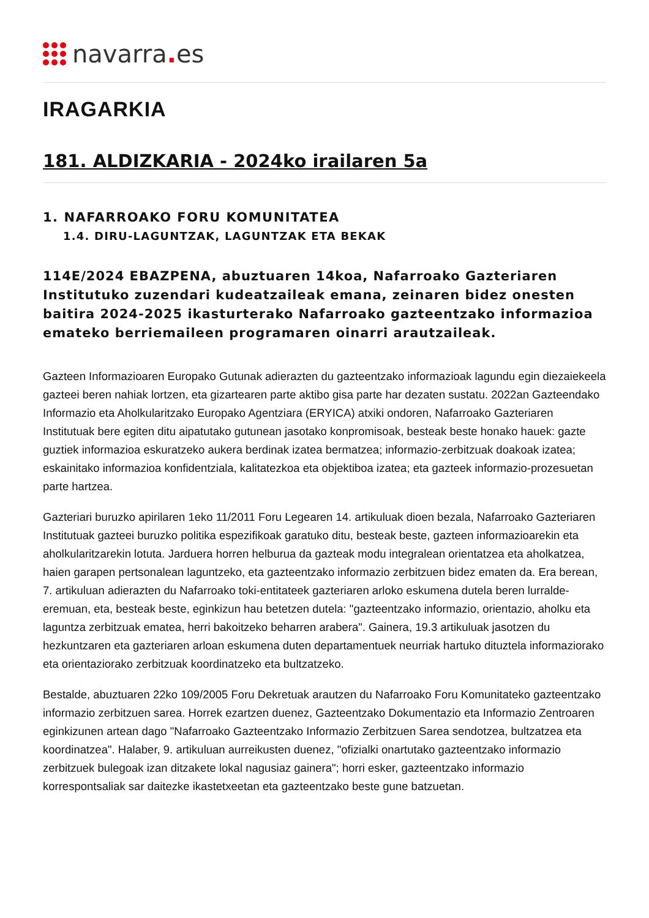navarra. es
IRAGARKIA
181. ALDIZKARIA - 2024ko irailaren 5a
1. NAFARROAKO FORU KOMUNITATEA
1.4. DIRU-LAGUNTZAK, LAGUNTZAK ETA BEKAK
114E/2024 EBAZPENA, abuztuaren 14koa, Nafarroako Gazteriaren Institutuko zuzendari kudeatzaileak emana, zeinaren bidez onesten baitira 2024-2025 ikasturterako Nafarroako gazteentzako informazioa emateko berriemaileen programaren oinarri arautzaileak.
Gazteen Informazioaren Europako Gutunak adierazten du gazteentzako informazioak lagundu egin diezaiekeela gazteei beren nahiak lortzen, eta gizartearen parte aktibo gisa parte har dezaten sustatu. 2022an Gazteendako Informazio eta Aholkularitzako Europako Agentziara (ERYICA) atxiki ondoren, Nafarroako Gazteriaren Institutuak bere egiten ditu aipatutako gutunean jasotako konpromisoak, besteak beste honako hauek: gazte guztiek informazioa eskuratzeko aukera berdinak izatea bermatzea; informazio-zerbitzuak doakoak izatea; eskainitako informazioa konfidentziala, kalitatezkoa eta objektiboa izatea; eta gazteek informazio-prozesuetan parte hartzea.
Gazteriari buruzko apirilaren 1eko 11/2011 Foru Legearen 14. artikuluak dioen bezala, Nafarroako Gazteriaren Institutuak gazteei buruzko politika espezifikoak garatuko ditu, besteak beste, gazteen informazioarekin eta aholkularitzarekin lotuta. Jarduera horren helburua da gazteak modu integralean orientatzea eta aholkatzea, haien garapen pertsonalean laguntzeko, eta gazteentzako informazio zerbitzuen bidez ematen da. Era berean, 7. artikuluan adierazten du Nafarroako toki-entitateek gazteriaren arloko eskumena dutela beren lurralde-eremuan, eta, besteak beste, eginkizun hau betetzen dutela: "gazteentzako informazio, orientazio, aholku eta laguntza zerbitzuak ematea, herri bakoitzeko beharren arabera". Gainera, 19.3 artikuluak jasotzen du hezkuntzaren eta gazteriaren arloan eskumena duten departamentuek neurriak hartuko dituztela informaziorako eta orientaziorako zerbitzuak koordinatzeko eta bultzatzeko.
Bestalde, abuztuaren 22ko 109/2005 Foru Dekretuak arautzen du Nafarroako Foru Komunitateko gazteentzako informazio zerbitzuen sarea. Horrek ezartzen duenez, Gazteentzako Dokumentazio eta Informazio Zentroaren eginkizunen artean dago "Nafarroako Gazteentzako Informazio Zerbitzuen Sarea sendotzea, bultzatzea eta koordinatzea". Halaber, 9. artikuluan aurreikusten duenez, "ofizialki onartutako gazteentzako informazio zerbitzuek bulegoak izan ditzakete lokal nagusiaz gainera"; horri esker, gazteentzako informazio korrespontsaliak sar daitezke ikastetxeetan eta gazteentzako beste gune batzuetan.